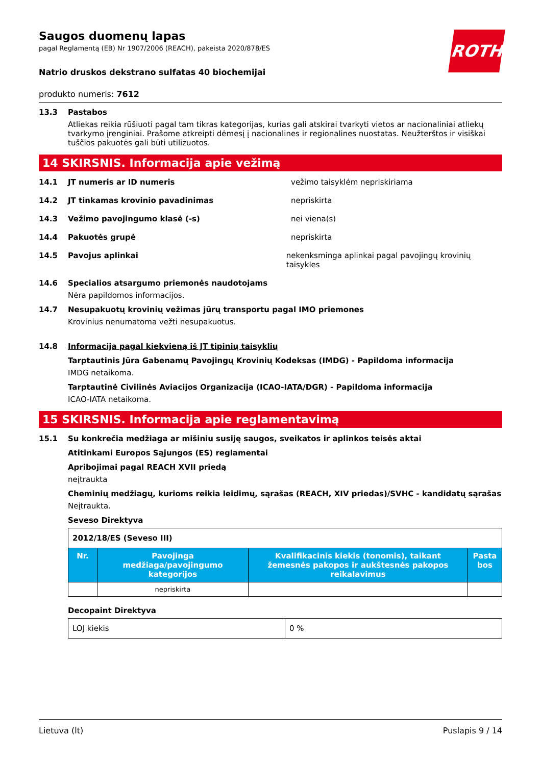ROTH
Saugos duomenų lapas
pagal Reglamentą (EB) Nr 1907/2006 (REACH), pakeista 2020/878/ES
Natrio druskos dekstrano sulfatas 40 biochemijai
produkto numeris: 7612
13.3 Pastabos
Atliekas reikia rūšiuoti pagal tam tikras kategorijas, kurias gali atskirai tvarkyti vietos ar nacionaliniai atliekų tvarkymo įrenginiai. Prašome atkreipti dėmesį į nacionalines ir regionalines nuostatas. Neužterštos ir visiškai tuščios pakuotės gali būti utilizuotos.
14 SKIRSNIS. Informacija apie vežimą
14.1 JT numeris ar ID numeris vežimo taisyklėm nepriskiriama
14.2 JT tinkamas krovinio pavadinimas nepriskirta
14.3 Vežimo pavojingumo klasė (-s) nei viena(s)
14.4 Pakuotės grupė nepriskirta
14.5 Pavojus aplinkai nekenksminga aplinkai pagal pavojingų krovinių taisykles
14.6 Specialios atsargumo priemonės naudotojams
Nėra papildomos informacijos.
14.7 Nesupakuotų krovinių vežimas jūrų transportu pagal IMO priemones
Krovinius nenumatoma vežti nesupakuotus.
14.8 Informacija pagal kiekvieną iš JT tipinių taisyklių
Tarptautinis Jūra Gabenamų Pavojingų Krovinių Kodeksas (IMDG) - Papildoma informacija
IMDG netaikoma.
Tarptautinė Civilinės Aviacijos Organizacija (ICAO-IATA/DGR) - Papildoma informacija
ICAO-IATA netaikoma.
15 SKIRSNIS. Informacija apie reglamentavimą
15.1 Su konkrečia medžiaga ar mišiniu susiję saugos, sveikatos ir aplinkos teisės aktai
Atitinkami Europos Sąjungos (ES) reglamentai
Apribojimai pagal REACH XVII priedą
neįtraukta
Cheminių medžiagų, kurioms reikia leidimų, sąrašas (REACH, XIV priedas)/SVHC - kandidatų sąrašas
Neįtraukta.
Seveso Direktyva
| 2012/18/ES (Seveso III) | | | |
| Nr. | Pavojinga medžiaga/pavojingumo kategorijos | Kvalifikacinis kiekis (tonomis), taikant žemesnės pakopos ir aukštesnės pakopos reikalavimus | Pasta bos |
| | nepriskirta | | |
Decopaint Direktyva
| LOJ kiekis | 0 % |
Lietuva (lt) Puslapis 9 / 14